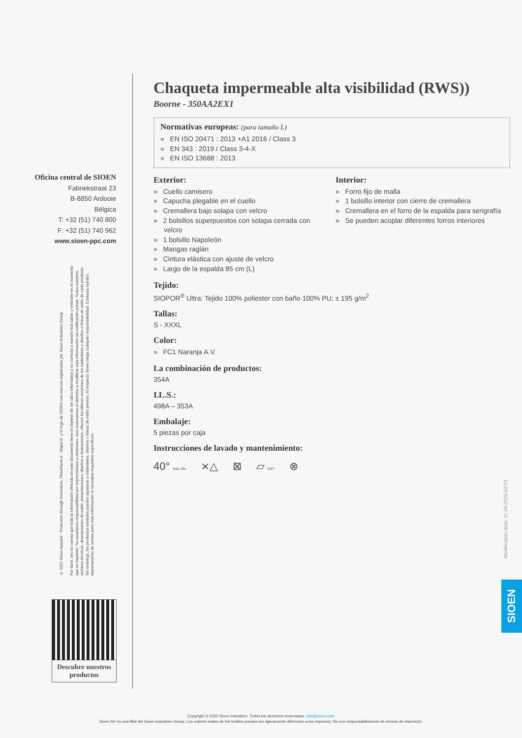Oficina central de SIOEN
Fabriekstraat 23
B-8850 Ardooie
Bélgica
T: +32 (51) 740 800
F: +32 (51) 740 962
www.sioen-ppc.com
© 2022 Sioen Apparel - Protection through Innovation, Flexothane®, Siopor® y el logo de SIOEN son marcas registradas por Sioen Industries Group.
Por favor, ten en cuenta que toda la información ofrecida en este documento tiene el objetivo de ser útil e informativa y es correcta a nuestro leal saber y entender en el momento que se imprimió. No asumimos responsabilidad por imprecisiones u omisiones. Nos reservamos el derecho a modificar esta información sin notificación previa. Todos nuestros archivos técnicos, descripciones de estilo, presentaciones, diseños e ilustraciones, ofrecen las últimas versiones de los estándares y diseños o líneas de estilo de cada producto. Sin embargo, los productos enviados pueden ajustarse a estándares, diseños o líneas de estilo previos. Al respecto Sioen niega cualquier responsabilidad. Contacta nuestro departamento de ventas para más información si necesitas requisitos específicos.
Descubre nuestros productos
Chaqueta impermeable alta visibilidad (RWS))
Boorne - 350AA2EX1
Normativas europeas: (para tamaño L)
» EN ISO 20471 : 2013 +A1 2016 / Class 3
» EN 343 : 2019 / Class 3-4-X
» EN ISO 13688 : 2013
Exterior:
» Cuello camisero
» Capucha plegable en el cuello
» Cremallera bajo solapa con velcro
» 2 bolsillos superpuestos con solapa cerrada con velcro
» 1 bolsillo Napoleón
» Mangas raglán
» Cintura elástica con ajuste de velcro
» Largo de la espalda 85 cm (L)
Interior:
» Forro fijo de malla
» 1 bolsillo interior con cierre de cremallera
» Cremallera en el forro de la espalda para serigrafía
» Se pueden acoplar diferentes forros interiores
Tejido:
SIOPOR<sup>®</sup> Ultra: Tejido 100% poliester con baño 100% PU; ± 195 g/m<sup>2</sup>
Tallas:
S - XXXL
Color:
» FC1 Naranja A.V.
La combinación de productos:
354A
I.L.S.:
498A – 353A
Embalaje:
5 piezas por caja
Instrucciones de lavado y mantenimiento:
40° max 25x ⨯△ ⊠ ▱ EXT ⊗
Modification date: 11-04-2025 02:03
SIOEN
Copyright © 2022 Sioen Industries. Todos los derechos reservados. info@sioen.com
Sioen NV es una filial del Sioen Industries Group. Los colores reales de los textiles pueden ser ligeramente diferentes a los impresos. No nos responsabilizamos de errores de impresión.